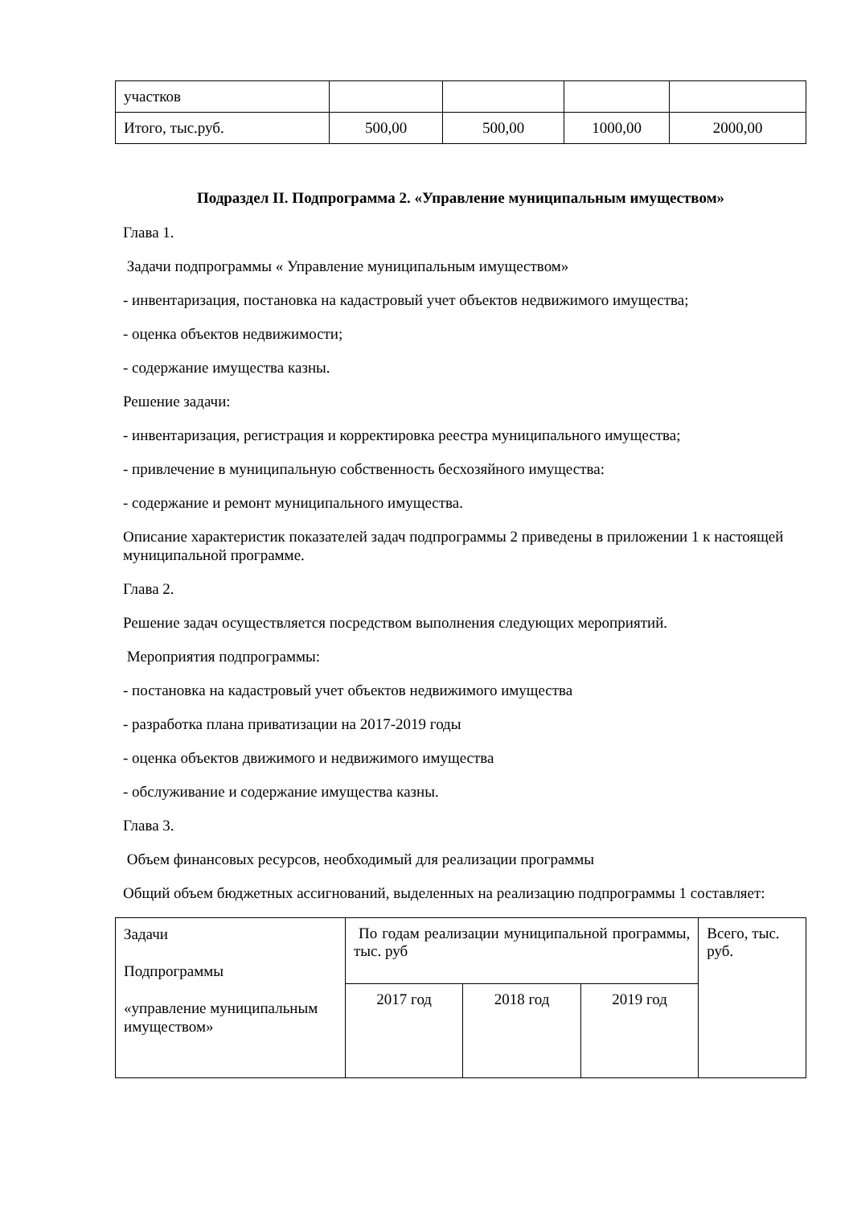| участков | | | | |
| Итого, тыс.руб. | 500,00 | 500,00 | 1000,00 | 2000,00 |
Подраздел II. Подпрограмма 2. «Управление муниципальным имуществом»
Глава 1.
Задачи подпрограммы « Управление муниципальным имуществом»
- инвентаризация, постановка на кадастровый учет объектов недвижимого имущества;
- оценка объектов недвижимости;
- содержание имущества казны.
Решение задачи:
- инвентаризация, регистрация и корректировка реестра муниципального имущества;
- привлечение в муниципальную собственность бесхозяйного имущества:
- содержание и ремонт муниципального имущества.
Описание характеристик показателей задач подпрограммы 2 приведены в приложении 1 к настоящей муниципальной программе.
Глава 2.
Решение задач осуществляется посредством выполнения следующих мероприятий.
Мероприятия подпрограммы:
- постановка на кадастровый учет объектов недвижимого имущества
- разработка плана приватизации на 2017-2019 годы
- оценка объектов движимого и недвижимого имущества
- обслуживание и содержание имущества казны.
Глава 3.
Объем финансовых ресурсов, необходимый для реализации программы
Общий объем бюджетных ассигнований, выделенных на реализацию подпрограммы 1 составляет:
| Задачи Подпрограммы «управление муниципальным имуществом» | По годам реализации муниципальной программы, тыс. руб | | | Всего, тыс. руб. |
| | 2017 год | 2018 год | 2019 год | |